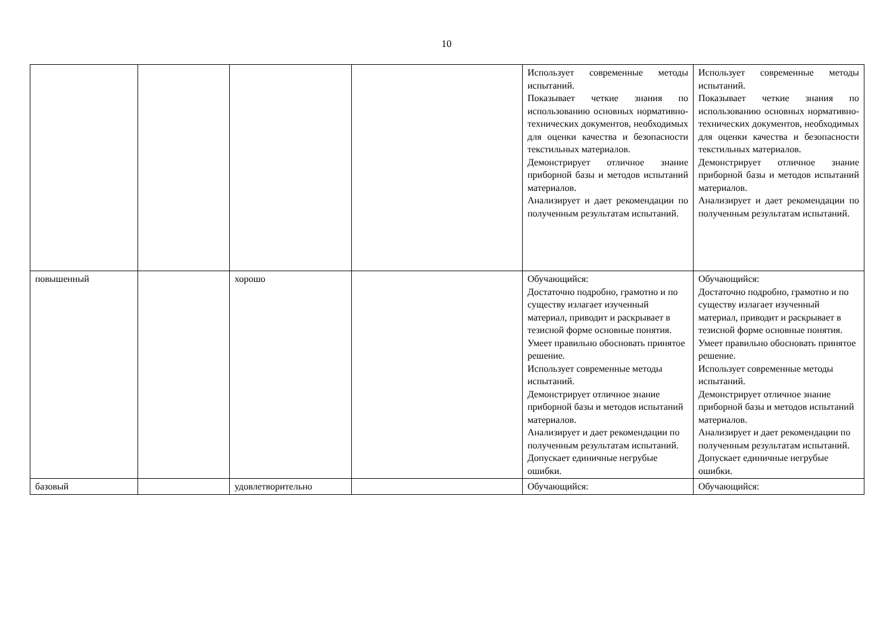10
| | | | | Использует современные методы испытаний. Показывает четкие знания по использованию основных нормативно-технических документов, необходимых для оценки качества и безопасности текстильных материалов. Демонстрирует отличное знание приборной базы и методов испытаний материалов. Анализирует и дает рекомендации по полученным результатам испытаний. | Использует современные методы испытаний. Показывает четкие знания по использованию основных нормативно-технических документов, необходимых для оценки качества и безопасности текстильных материалов. Демонстрирует отличное знание приборной базы и методов испытаний материалов. Анализирует и дает рекомендации по полученным результатам испытаний. |
| повышенный | | хорошо | | Обучающийся: Достаточно подробно, грамотно и по существу излагает изученный материал, приводит и раскрывает в тезисной форме основные понятия. Умеет правильно обосновать принятое решение. Использует современные методы испытаний. Демонстрирует отличное знание приборной базы и методов испытаний материалов. Анализирует и дает рекомендации по полученным результатам испытаний. Допускает единичные негрубые ошибки. | Обучающийся: Достаточно подробно, грамотно и по существу излагает изученный материал, приводит и раскрывает в тезисной форме основные понятия. Умеет правильно обосновать принятое решение. Использует современные методы испытаний. Демонстрирует отличное знание приборной базы и методов испытаний материалов. Анализирует и дает рекомендации по полученным результатам испытаний. Допускает единичные негрубые ошибки. |
| базовый | | удовлетворительно | | Обучающийся: | Обучающийся: |